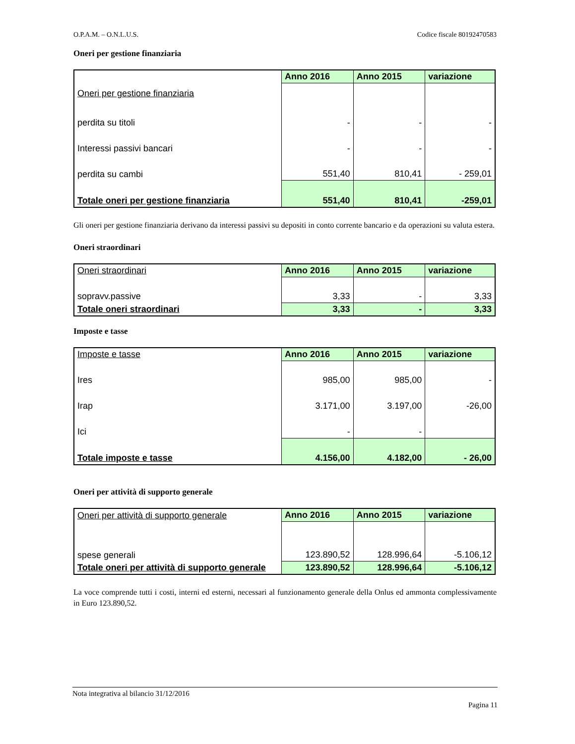O.P.A.M. – O.N.L.U.S. Codice fiscale 80192470583
Oneri per gestione finanziaria
| Oneri per gestione finanziaria | Anno 2016 | Anno 2015 | variazione |
| perdita su titoli | - | - | - |
| Interessi passivi bancari | - | - | - |
| perdita su cambi | 551,40 | 810,41 | - 259,01 |
| Totale oneri per gestione finanziaria | 551,40 | 810,41 | -259,01 |
Gli oneri per gestione finanziaria derivano da interessi passivi su depositi in conto corrente bancario e da operazioni su valuta estera.
Oneri straordinari
| Oneri straordinari | Anno 2016 | Anno 2015 | variazione |
| sopravv.passive | 3,33 | - | 3,33 |
| Totale oneri straordinari | 3,33 | - | 3,33 |
Imposte e tasse
| Imposte e tasse | Anno 2016 | Anno 2015 | variazione |
| Ires | 985,00 | 985,00 | - |
| Irap | 3.171,00 | 3.197,00 | -26,00 |
| Ici | - | - | |
| Totale imposte e tasse | 4.156,00 | 4.182,00 | - 26,00 |
Oneri per attività di supporto generale
| Oneri per attività di supporto generale | Anno 2016 | Anno 2015 | variazione |
| spese generali | 123.890,52 | 128.996,64 | -5.106,12 |
| Totale oneri per attività di supporto generale | 123.890,52 | 128.996,64 | -5.106,12 |
La voce comprende tutti i costi, interni ed esterni, necessari al funzionamento generale della Onlus ed ammonta complessivamente in Euro 123.890,52.
Nota integrativa al bilancio 31/12/2016
Pagina 11